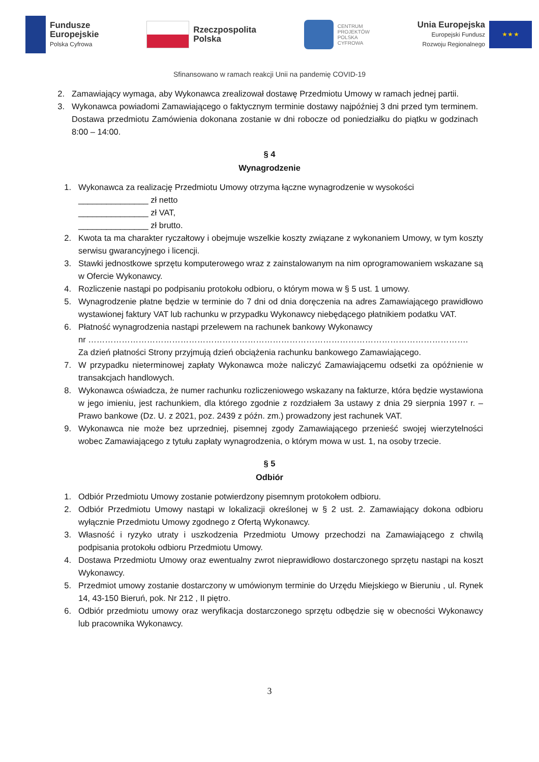Fundusze
Europejskie
Polska Cyfrowa
Rzeczpospolita
Polska
CENTRUM
PROJEKTÓW
POLSKA
CYFROWA
Unia Europejska
Europejski Fundusz
Rozwoju Regionalnego
★ ★ ★
Sfinansowano w ramach reakcji Unii na pandemię COVID-19
2. Zamawiający wymaga, aby Wykonawca zrealizował dostawę Przedmiotu Umowy w ramach jednej partii.
3. Wykonawca powiadomi Zamawiającego o faktycznym terminie dostawy najpóźniej 3 dni przed tym terminem. Dostawa przedmiotu Zamówienia dokonana zostanie w dni robocze od poniedziałku do piątku w godzinach 8:00 – 14:00.
§ 4
Wynagrodzenie
1. Wykonawca za realizację Przedmiotu Umowy otrzyma łączne wynagrodzenie w wysokości
_______________ zł netto
_______________ zł VAT,
_______________ zł brutto.
2. Kwota ta ma charakter ryczałtowy i obejmuje wszelkie koszty związane z wykonaniem Umowy, w tym koszty serwisu gwarancyjnego i licencji.
3. Stawki jednostkowe sprzętu komputerowego wraz z zainstalowanym na nim oprogramowaniem wskazane są w Ofercie Wykonawcy.
4. Rozliczenie nastąpi po podpisaniu protokołu odbioru, o którym mowa w § 5 ust. 1 umowy.
5. Wynagrodzenie płatne będzie w terminie do 7 dni od dnia doręczenia na adres Zamawiającego prawidłowo wystawionej faktury VAT lub rachunku w przypadku Wykonawcy niebędącego płatnikiem podatku VAT.
6. Płatność wynagrodzenia nastąpi przelewem na rachunek bankowy Wykonawcy
nr ……………………………………………………………………………………………………………………….
Za dzień płatności Strony przyjmują dzień obciążenia rachunku bankowego Zamawiającego.
7. W przypadku nieterminowej zapłaty Wykonawca może naliczyć Zamawiającemu odsetki za opóźnienie w transakcjach handlowych.
8. Wykonawca oświadcza, że numer rachunku rozliczeniowego wskazany na fakturze, która będzie wystawiona w jego imieniu, jest rachunkiem, dla którego zgodnie z rozdziałem 3a ustawy z dnia 29 sierpnia 1997 r. – Prawo bankowe (Dz. U. z 2021, poz. 2439 z późn. zm.) prowadzony jest rachunek VAT.
9. Wykonawca nie może bez uprzedniej, pisemnej zgody Zamawiającego przenieść swojej wierzytelności wobec Zamawiającego z tytułu zapłaty wynagrodzenia, o którym mowa w ust. 1, na osoby trzecie.
§ 5
Odbiór
1. Odbiór Przedmiotu Umowy zostanie potwierdzony pisemnym protokołem odbioru.
2. Odbiór Przedmiotu Umowy nastąpi w lokalizacji określonej w § 2 ust. 2. Zamawiający dokona odbioru wyłącznie Przedmiotu Umowy zgodnego z Ofertą Wykonawcy.
3. Własność i ryzyko utraty i uszkodzenia Przedmiotu Umowy przechodzi na Zamawiającego z chwilą podpisania protokołu odbioru Przedmiotu Umowy.
4. Dostawa Przedmiotu Umowy oraz ewentualny zwrot nieprawidłowo dostarczonego sprzętu nastąpi na koszt Wykonawcy.
5. Przedmiot umowy zostanie dostarczony w umówionym terminie do Urzędu Miejskiego w Bieruniu , ul. Rynek 14, 43-150 Bieruń, pok. Nr 212 , II piętro.
6. Odbiór przedmiotu umowy oraz weryfikacja dostarczonego sprzętu odbędzie się w obecności Wykonawcy lub pracownika Wykonawcy.
3